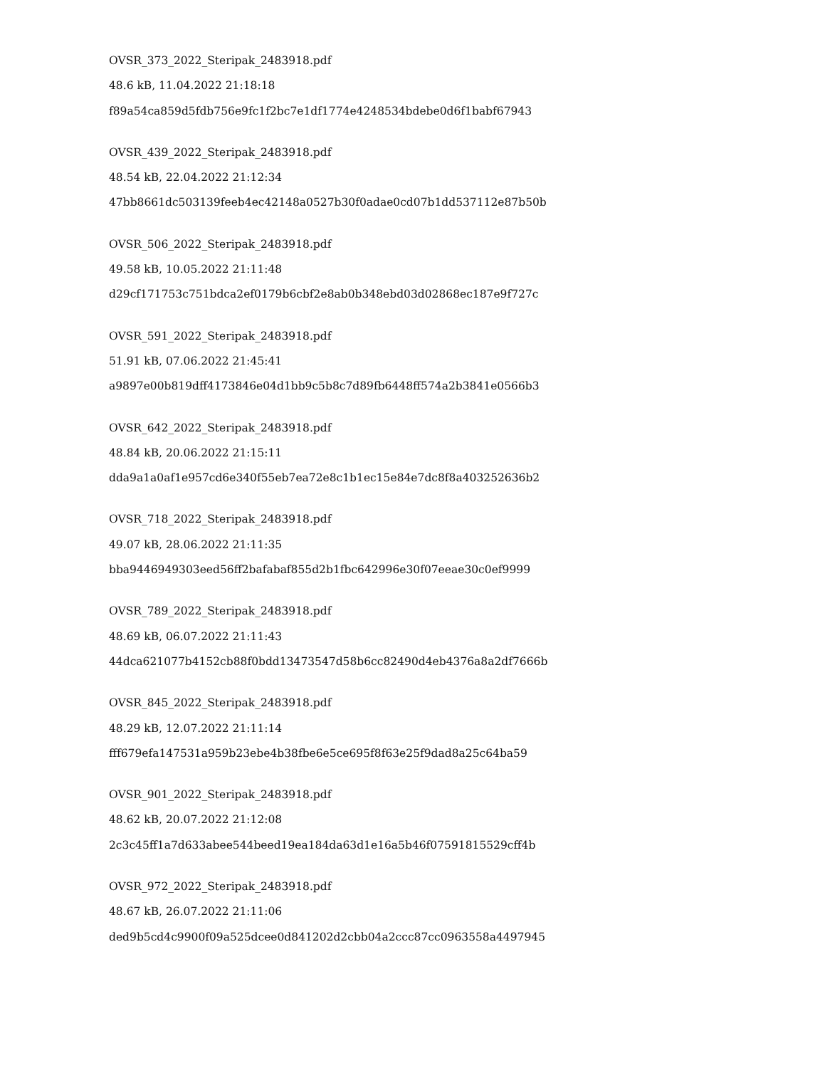OVSR_373_2022_Steripak_2483918.pdf
48.6 kB, 11.04.2022 21:18:18
f89a54ca859d5fdb756e9fc1f2bc7e1df1774e4248534bdebe0d6f1babf67943
OVSR_439_2022_Steripak_2483918.pdf
48.54 kB, 22.04.2022 21:12:34
47bb8661dc503139feeb4ec42148a0527b30f0adae0cd07b1dd537112e87b50b
OVSR_506_2022_Steripak_2483918.pdf
49.58 kB, 10.05.2022 21:11:48
d29cf171753c751bdca2ef0179b6cbf2e8ab0b348ebd03d02868ec187e9f727c
OVSR_591_2022_Steripak_2483918.pdf
51.91 kB, 07.06.2022 21:45:41
a9897e00b819dff4173846e04d1bb9c5b8c7d89fb6448ff574a2b3841e0566b3
OVSR_642_2022_Steripak_2483918.pdf
48.84 kB, 20.06.2022 21:15:11
dda9a1a0af1e957cd6e340f55eb7ea72e8c1b1ec15e84e7dc8f8a403252636b2
OVSR_718_2022_Steripak_2483918.pdf
49.07 kB, 28.06.2022 21:11:35
bba9446949303eed56ff2bafabaf855d2b1fbc642996e30f07eeae30c0ef9999
OVSR_789_2022_Steripak_2483918.pdf
48.69 kB, 06.07.2022 21:11:43
44dca621077b4152cb88f0bdd13473547d58b6cc82490d4eb4376a8a2df7666b
OVSR_845_2022_Steripak_2483918.pdf
48.29 kB, 12.07.2022 21:11:14
fff679efa147531a959b23ebe4b38fbe6e5ce695f8f63e25f9dad8a25c64ba59
OVSR_901_2022_Steripak_2483918.pdf
48.62 kB, 20.07.2022 21:12:08
2c3c45ff1a7d633abee544beed19ea184da63d1e16a5b46f07591815529cff4b
OVSR_972_2022_Steripak_2483918.pdf
48.67 kB, 26.07.2022 21:11:06
ded9b5cd4c9900f09a525dcee0d841202d2cbb04a2ccc87cc0963558a4497945